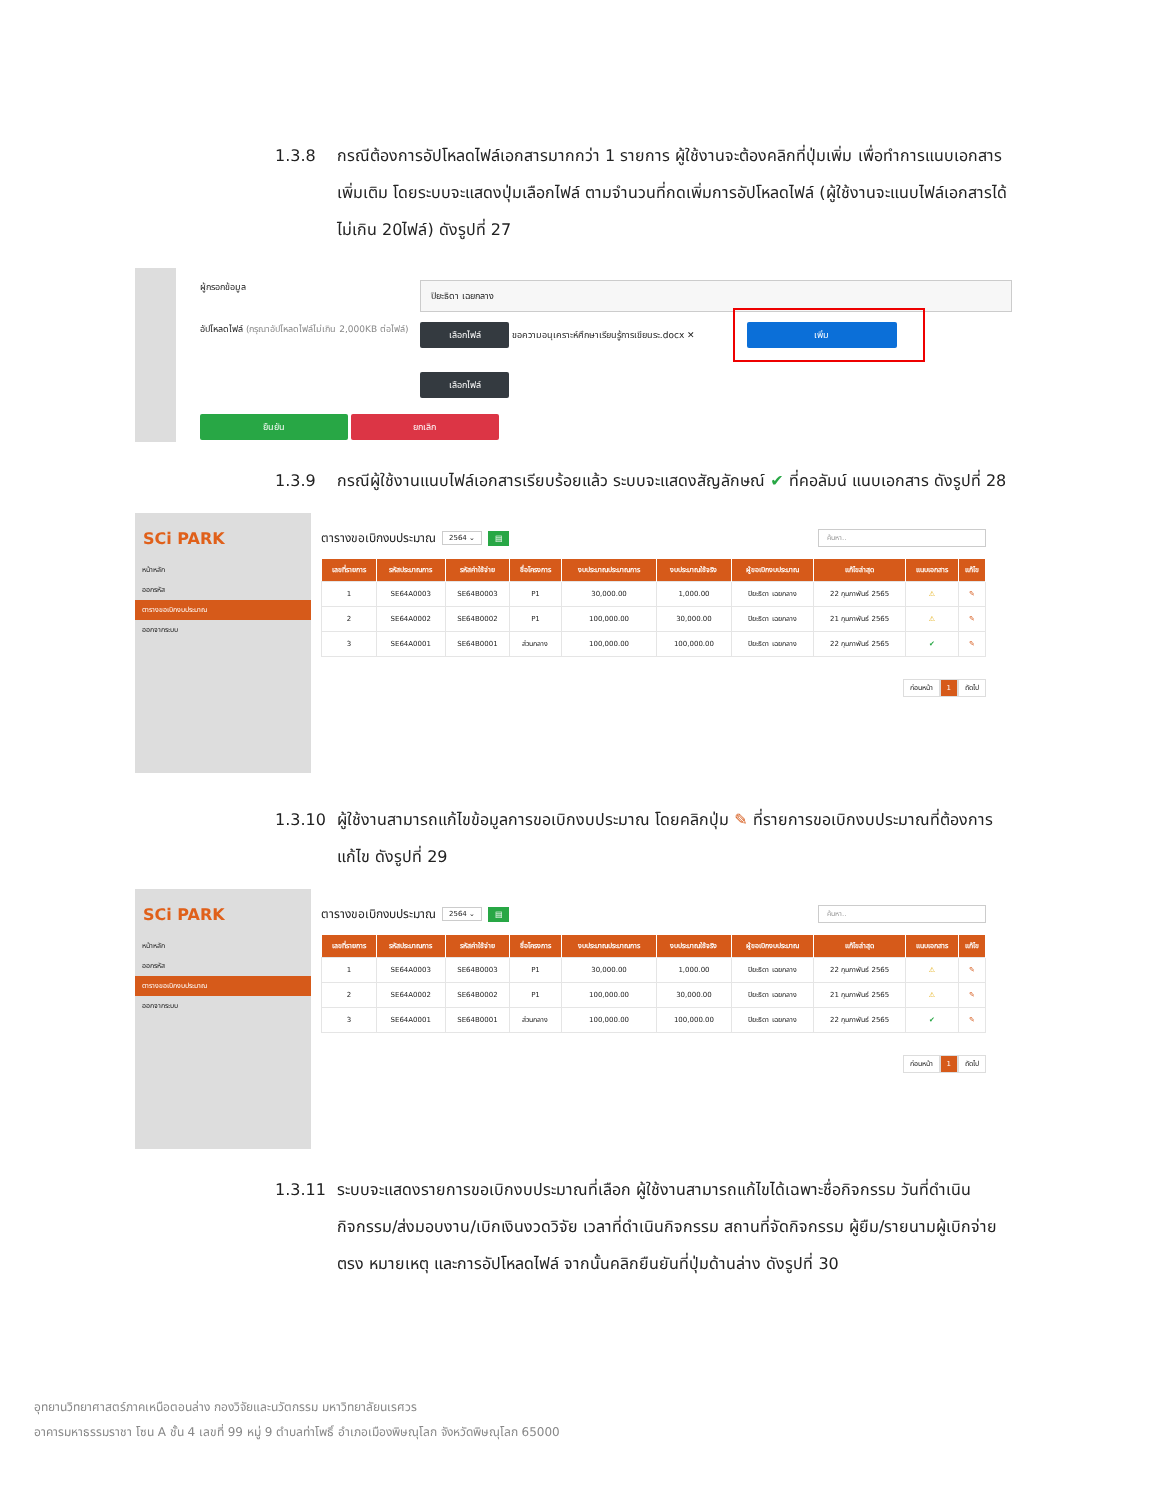1.3.8 กรณีต้องการอัปโหลดไฟล์เอกสารมากกว่า 1 รายการ ผู้ใช้งานจะต้องคลิกที่ปุ่มเพิ่ม เพื่อทำการแนบเอกสารเพิ่มเติม โดยระบบจะแสดงปุ่มเลือกไฟล์ ตามจำนวนที่กดเพิ่มการอัปโหลดไฟล์ (ผู้ใช้งานจะแนบไฟล์เอกสารได้ไม่เกิน 20ไฟล์) ดังรูปที่ 27
ผู้กรอกข้อมูล
ปิยะธิดา เฉยกลาง
อัปโหลดไฟล์ (กรุณาอัปโหลดไฟล์ไม่เกิน 2,000KB ต่อไฟล์)
เลือกไฟล์ ขอความอนุเคราะห์ศึกษาเรียนรู้การเขียนระ.docx ✕
เพิ่ม
เลือกไฟล์
ยืนยัน ยกเลิก
1.3.9 กรณีผู้ใช้งานแนบไฟล์เอกสารเรียบร้อยแล้ว ระบบจะแสดงสัญลักษณ์ ✔ ที่คอลัมน์ แนบเอกสาร ดังรูปที่ 28
SCi PARK
หน้าหลัก
ออกรหัส
ตารางขอเบิกงบประมาณ
ออกจากระบบ
ตารางขอเบิกงบประมาณ 2564 ⌄ ▤ ค้นหา..
| เลขที่รายการ | รหัสประมาณการ | รหัสค่าใช้จ่าย | ชื่อโครงการ | งบประมาณประมาณการ | งบประมาณใช้จริง | ผู้ขอเบิกงบประมาณ | แก้ไขล่าสุด | แนบเอกสาร | แก้ไข |
| --- | --- | --- | --- | --- | --- | --- | --- | --- | --- |
| 1 | SE64A0003 | SE64B0003 | P1 | 30,000.00 | 1,000.00 | ปิยะธิดา เฉยกลาง | 22 กุมภาพันธ์ 2565 | ⚠ | ✎ |
| 2 | SE64A0002 | SE64B0002 | P1 | 100,000.00 | 30,000.00 | ปิยะธิดา เฉยกลาง | 21 กุมภาพันธ์ 2565 | ⚠ | ✎ |
| 3 | SE64A0001 | SE64B0001 | ส่วนกลาง | 100,000.00 | 100,000.00 | ปิยะธิดา เฉยกลาง | 22 กุมภาพันธ์ 2565 | ✔ | ✎ |
ก่อนหน้า 1 ถัดไป
1.3.10 ผู้ใช้งานสามารถแก้ไขข้อมูลการขอเบิกงบประมาณ โดยคลิกปุ่ม ✎ ที่รายการขอเบิกงบประมาณที่ต้องการแก้ไข ดังรูปที่ 29
SCi PARK
หน้าหลัก
ออกรหัส
ตารางขอเบิกงบประมาณ
ออกจากระบบ
ตารางขอเบิกงบประมาณ 2564 ⌄ ▤ ค้นหา..
| เลขที่รายการ | รหัสประมาณการ | รหัสค่าใช้จ่าย | ชื่อโครงการ | งบประมาณประมาณการ | งบประมาณใช้จริง | ผู้ขอเบิกงบประมาณ | แก้ไขล่าสุด | แนบเอกสาร | แก้ไข |
| --- | --- | --- | --- | --- | --- | --- | --- | --- | --- |
| 1 | SE64A0003 | SE64B0003 | P1 | 30,000.00 | 1,000.00 | ปิยะธิดา เฉยกลาง | 22 กุมภาพันธ์ 2565 | ⚠ | ✎ |
| 2 | SE64A0002 | SE64B0002 | P1 | 100,000.00 | 30,000.00 | ปิยะธิดา เฉยกลาง | 21 กุมภาพันธ์ 2565 | ⚠ | ✎ |
| 3 | SE64A0001 | SE64B0001 | ส่วนกลาง | 100,000.00 | 100,000.00 | ปิยะธิดา เฉยกลาง | 22 กุมภาพันธ์ 2565 | ✔ | ✎ |
ก่อนหน้า 1 ถัดไป
1.3.11 ระบบจะแสดงรายการขอเบิกงบประมาณที่เลือก ผู้ใช้งานสามารถแก้ไขได้เฉพาะชื่อกิจกรรม วันที่ดำเนินกิจกรรม/ส่งมอบงาน/เบิกเงินงวดวิจัย เวลาที่ดำเนินกิจกรรม สถานที่จัดกิจกรรม ผู้ยืม/รายนามผู้เบิกจ่ายตรง หมายเหตุ และการอัปโหลดไฟล์ จากนั้นคลิกยืนยันที่ปุ่มด้านล่าง ดังรูปที่ 30
อุทยานวิทยาศาสตร์ภาคเหนือตอนล่าง กองวิจัยและนวัตกรรม มหาวิทยาลัยนเรศวร
อาคารมหาธรรมราชา โซน A ชั้น 4 เลขที่ 99 หมู่ 9 ตำบลท่าโพธิ์ อำเภอเมืองพิษณุโลก จังหวัดพิษณุโลก 65000